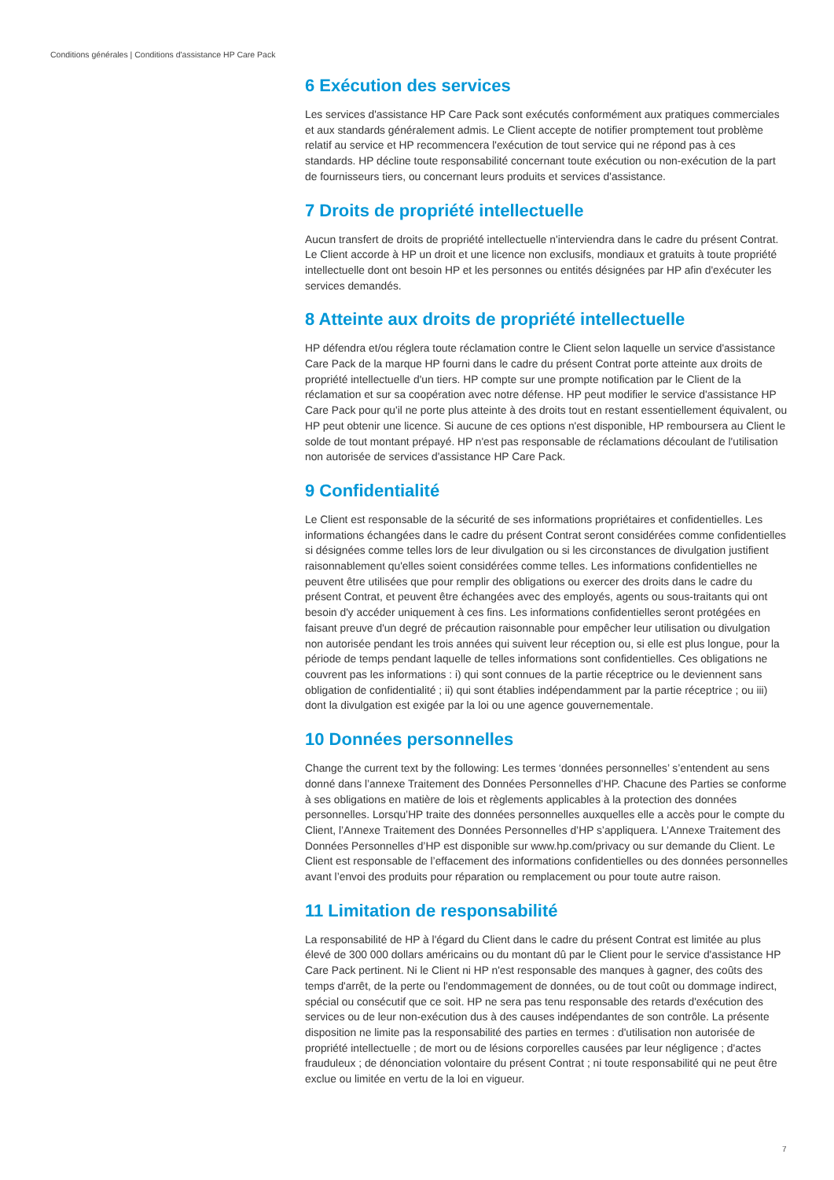Conditions générales | Conditions d'assistance HP Care Pack
6 Exécution des services
Les services d'assistance HP Care Pack sont exécutés conformément aux pratiques commerciales et aux standards généralement admis. Le Client accepte de notifier promptement tout problème relatif au service et HP recommencera l'exécution de tout service qui ne répond pas à ces standards. HP décline toute responsabilité concernant toute exécution ou non-exécution de la part de fournisseurs tiers, ou concernant leurs produits et services d'assistance.
7 Droits de propriété intellectuelle
Aucun transfert de droits de propriété intellectuelle n'interviendra dans le cadre du présent Contrat. Le Client accorde à HP un droit et une licence non exclusifs, mondiaux et gratuits à toute propriété intellectuelle dont ont besoin HP et les personnes ou entités désignées par HP afin d'exécuter les services demandés.
8 Atteinte aux droits de propriété intellectuelle
HP défendra et/ou réglera toute réclamation contre le Client selon laquelle un service d'assistance Care Pack de la marque HP fourni dans le cadre du présent Contrat porte atteinte aux droits de propriété intellectuelle d'un tiers. HP compte sur une prompte notification par le Client de la réclamation et sur sa coopération avec notre défense. HP peut modifier le service d'assistance HP Care Pack pour qu'il ne porte plus atteinte à des droits tout en restant essentiellement équivalent, ou HP peut obtenir une licence. Si aucune de ces options n'est disponible, HP remboursera au Client le solde de tout montant prépayé. HP n'est pas responsable de réclamations découlant de l'utilisation non autorisée de services d'assistance HP Care Pack.
9 Confidentialité
Le Client est responsable de la sécurité de ses informations propriétaires et confidentielles. Les informations échangées dans le cadre du présent Contrat seront considérées comme confidentielles si désignées comme telles lors de leur divulgation ou si les circonstances de divulgation justifient raisonnablement qu'elles soient considérées comme telles. Les informations confidentielles ne peuvent être utilisées que pour remplir des obligations ou exercer des droits dans le cadre du présent Contrat, et peuvent être échangées avec des employés, agents ou sous-traitants qui ont besoin d'y accéder uniquement à ces fins. Les informations confidentielles seront protégées en faisant preuve d'un degré de précaution raisonnable pour empêcher leur utilisation ou divulgation non autorisée pendant les trois années qui suivent leur réception ou, si elle est plus longue, pour la période de temps pendant laquelle de telles informations sont confidentielles. Ces obligations ne couvrent pas les informations : i) qui sont connues de la partie réceptrice ou le deviennent sans obligation de confidentialité ; ii) qui sont établies indépendamment par la partie réceptrice ; ou iii) dont la divulgation est exigée par la loi ou une agence gouvernementale.
10 Données personnelles
Change the current text by the following: Les termes ‘données personnelles’ s’entendent au sens donné dans l’annexe Traitement des Données Personnelles d’HP. Chacune des Parties se conforme à ses obligations en matière de lois et règlements applicables à la protection des données personnelles. Lorsqu’HP traite des données personnelles auxquelles elle a accès pour le compte du Client, l’Annexe Traitement des Données Personnelles d’HP s’appliquera. L’Annexe Traitement des Données Personnelles d’HP est disponible sur www.hp.com/privacy ou sur demande du Client. Le Client est responsable de l’effacement des informations confidentielles ou des données personnelles avant l’envoi des produits pour réparation ou remplacement ou pour toute autre raison.
11 Limitation de responsabilité
La responsabilité de HP à l'égard du Client dans le cadre du présent Contrat est limitée au plus élevé de 300 000 dollars américains ou du montant dû par le Client pour le service d'assistance HP Care Pack pertinent. Ni le Client ni HP n'est responsable des manques à gagner, des coûts des temps d'arrêt, de la perte ou l'endommagement de données, ou de tout coût ou dommage indirect, spécial ou consécutif que ce soit. HP ne sera pas tenu responsable des retards d'exécution des services ou de leur non-exécution dus à des causes indépendantes de son contrôle. La présente disposition ne limite pas la responsabilité des parties en termes : d'utilisation non autorisée de propriété intellectuelle ; de mort ou de lésions corporelles causées par leur négligence ; d'actes frauduleux ; de dénonciation volontaire du présent Contrat ; ni toute responsabilité qui ne peut être exclue ou limitée en vertu de la loi en vigueur.
7